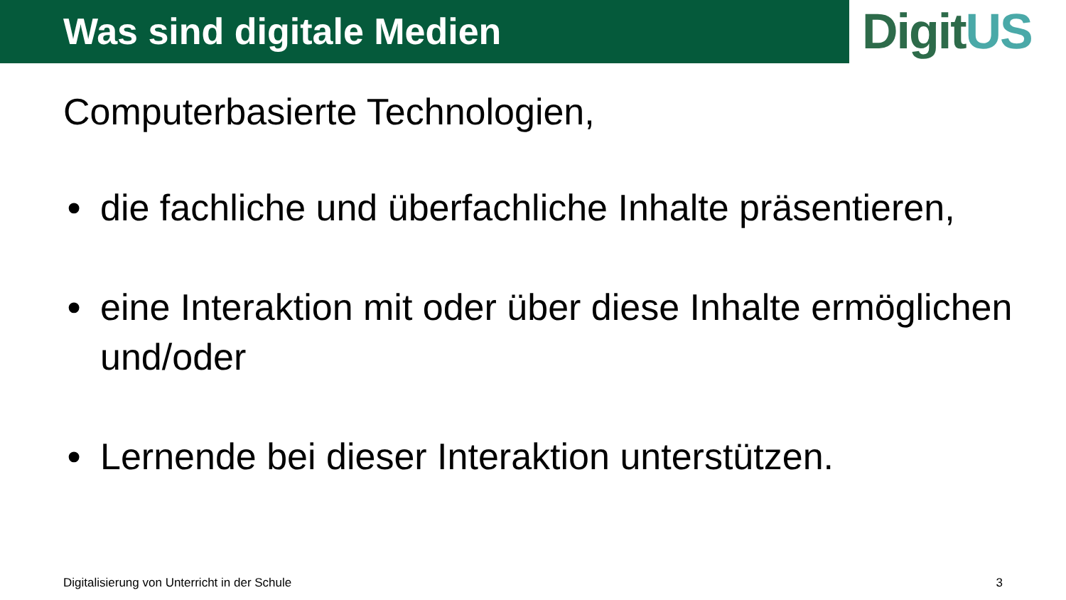Was sind digitale Medien
DigitUS
Computerbasierte Technologien,
• die fachliche und überfachliche Inhalte präsentieren,
• eine Interaktion mit oder über diese Inhalte ermöglichen und/oder
• Lernende bei dieser Interaktion unterstützen.
Digitalisierung von Unterricht in der Schule 3